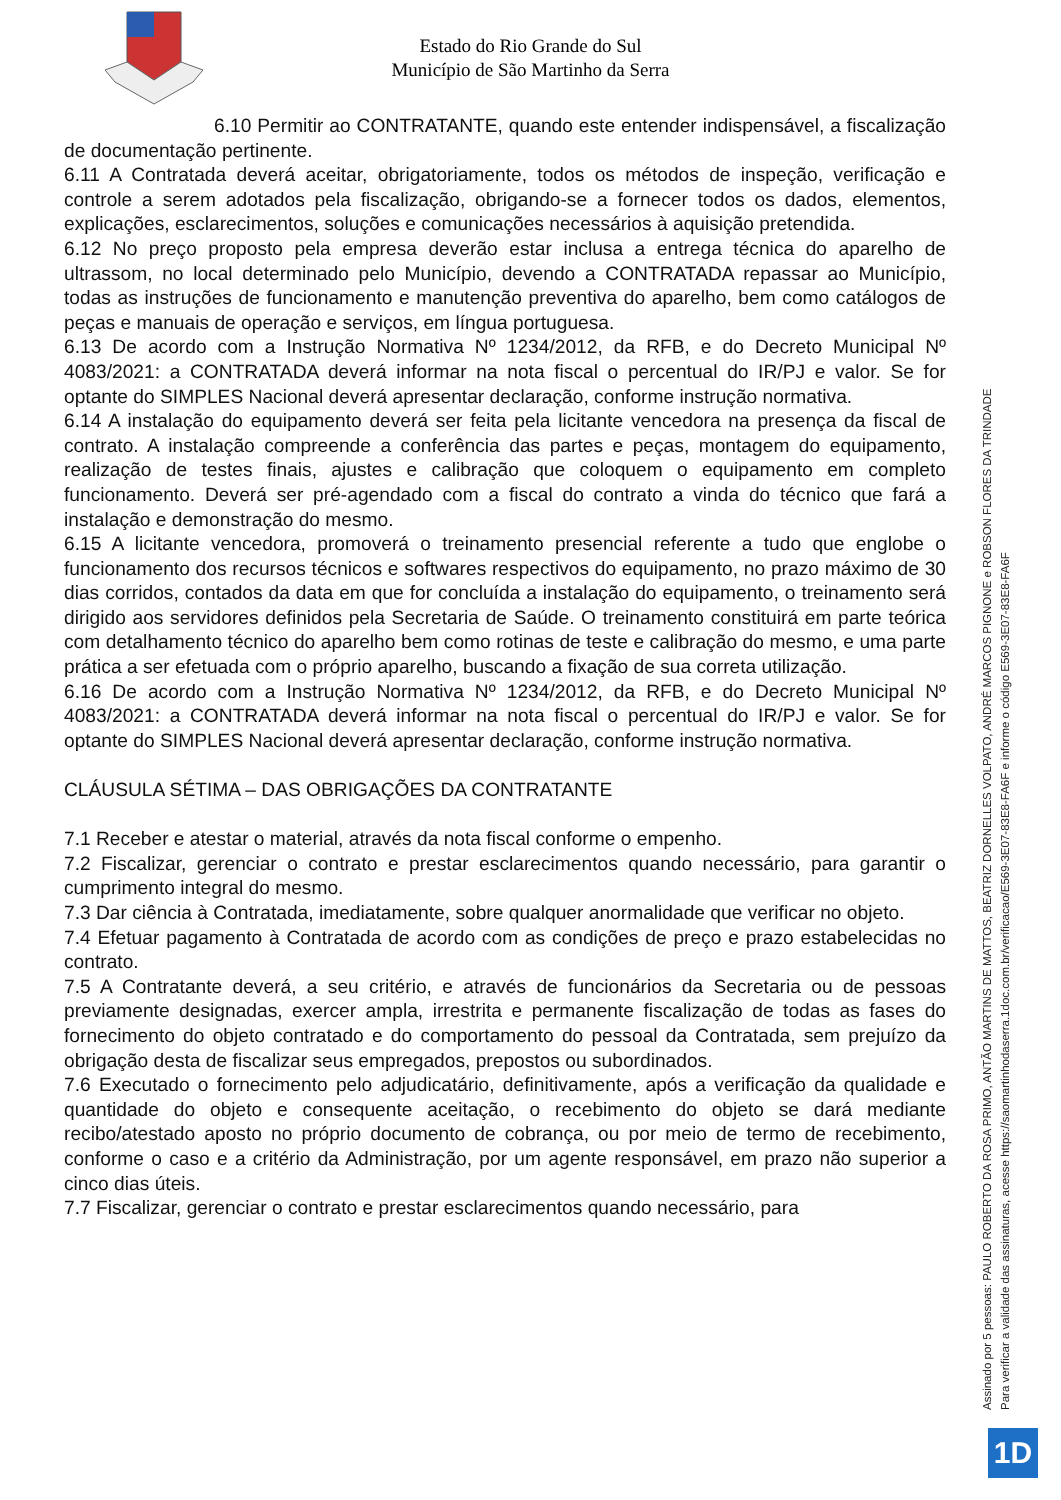Estado do Rio Grande do Sul
Município de São Martinho da Serra
6.10 Permitir ao CONTRATANTE, quando este entender indispensável, a fiscalização de documentação pertinente.
6.11 A Contratada deverá aceitar, obrigatoriamente, todos os métodos de inspeção, verificação e controle a serem adotados pela fiscalização, obrigando-se a fornecer todos os dados, elementos, explicações, esclarecimentos, soluções e comunicações necessários à aquisição pretendida.
6.12 No preço proposto pela empresa deverão estar inclusa a entrega técnica do aparelho de ultrassom, no local determinado pelo Município, devendo a CONTRATADA repassar ao Município, todas as instruções de funcionamento e manutenção preventiva do aparelho, bem como catálogos de peças e manuais de operação e serviços, em língua portuguesa.
6.13 De acordo com a Instrução Normativa Nº 1234/2012, da RFB, e do Decreto Municipal Nº 4083/2021: a CONTRATADA deverá informar na nota fiscal o percentual do IR/PJ e valor. Se for optante do SIMPLES Nacional deverá apresentar declaração, conforme instrução normativa.
6.14 A instalação do equipamento deverá ser feita pela licitante vencedora na presença da fiscal de contrato. A instalação compreende a conferência das partes e peças, montagem do equipamento, realização de testes finais, ajustes e calibração que coloquem o equipamento em completo funcionamento. Deverá ser pré-agendado com a fiscal do contrato a vinda do técnico que fará a instalação e demonstração do mesmo.
6.15 A licitante vencedora, promoverá o treinamento presencial referente a tudo que englobe o funcionamento dos recursos técnicos e softwares respectivos do equipamento, no prazo máximo de 30 dias corridos, contados da data em que for concluída a instalação do equipamento, o treinamento será dirigido aos servidores definidos pela Secretaria de Saúde. O treinamento constituirá em parte teórica com detalhamento técnico do aparelho bem como rotinas de teste e calibração do mesmo, e uma parte prática a ser efetuada com o próprio aparelho, buscando a fixação de sua correta utilização.
6.16 De acordo com a Instrução Normativa Nº 1234/2012, da RFB, e do Decreto Municipal Nº 4083/2021: a CONTRATADA deverá informar na nota fiscal o percentual do IR/PJ e valor. Se for optante do SIMPLES Nacional deverá apresentar declaração, conforme instrução normativa.
CLÁUSULA SÉTIMA – DAS OBRIGAÇÕES DA CONTRATANTE
7.1 Receber e atestar o material, através da nota fiscal conforme o empenho.
7.2 Fiscalizar, gerenciar o contrato e prestar esclarecimentos quando necessário, para garantir o cumprimento integral do mesmo.
7.3 Dar ciência à Contratada, imediatamente, sobre qualquer anormalidade que verificar no objeto.
7.4 Efetuar pagamento à Contratada de acordo com as condições de preço e prazo estabelecidas no contrato.
7.5 A Contratante deverá, a seu critério, e através de funcionários da Secretaria ou de pessoas previamente designadas, exercer ampla, irrestrita e permanente fiscalização de todas as fases do fornecimento do objeto contratado e do comportamento do pessoal da Contratada, sem prejuízo da obrigação desta de fiscalizar seus empregados, prepostos ou subordinados.
7.6 Executado o fornecimento pelo adjudicatário, definitivamente, após a verificação da qualidade e quantidade do objeto e consequente aceitação, o recebimento do objeto se dará mediante recibo/atestado aposto no próprio documento de cobrança, ou por meio de termo de recebimento, conforme o caso e a critério da Administração, por um agente responsável, em prazo não superior a cinco dias úteis.
7.7 Fiscalizar, gerenciar o contrato e prestar esclarecimentos quando necessário, para
Assinado por 5 pessoas: PAULO ROBERTO DA ROSA PRIMO, ANTÃO MARTINS DE MATTOS, BEATRIZ DORNELLES VOLPATO, ANDRÉ MARCOS PIGNONE e ROBSON FLORES DA TRINDADE
Para verificar a validade das assinaturas, acesse https://saomartinhodaserra.1doc.com.br/verificacao/E569-3E07-83E8-FA6F e informe o código E569-3E07-83E8-FA6F
1D